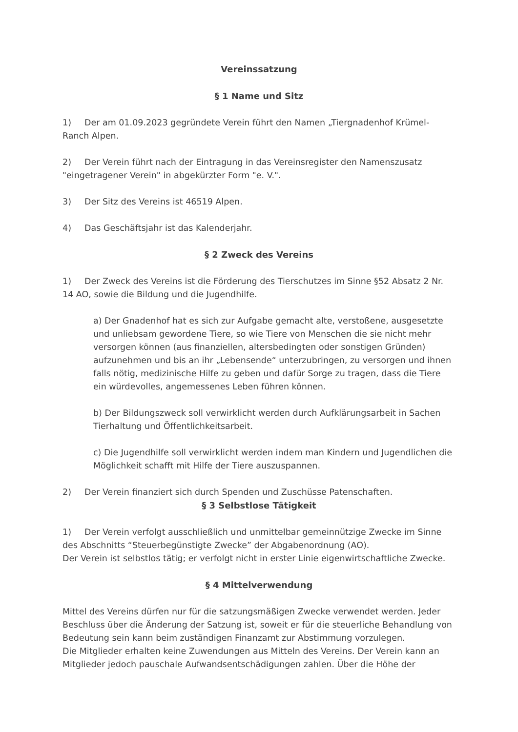Vereinssatzung
§ 1 Name und Sitz
1) Der am 01.09.2023 gegründete Verein führt den Namen „Tiergnadenhof Krümel-Ranch Alpen.
2) Der Verein führt nach der Eintragung in das Vereinsregister den Namenszusatz "eingetragener Verein" in abgekürzter Form "e. V.".
3) Der Sitz des Vereins ist 46519 Alpen.
4) Das Geschäftsjahr ist das Kalenderjahr.
§ 2 Zweck des Vereins
1) Der Zweck des Vereins ist die Förderung des Tierschutzes im Sinne §52 Absatz 2 Nr. 14 AO, sowie die Bildung und die Jugendhilfe.
a) Der Gnadenhof hat es sich zur Aufgabe gemacht alte, verstoßene, ausgesetzte und unliebsam gewordene Tiere, so wie Tiere von Menschen die sie nicht mehr versorgen können (aus finanziellen, altersbedingten oder sonstigen Gründen) aufzunehmen und bis an ihr „Lebensende“ unterzubringen, zu versorgen und ihnen falls nötig, medizinische Hilfe zu geben und dafür Sorge zu tragen, dass die Tiere ein würdevolles, angemessenes Leben führen können.
b) Der Bildungszweck soll verwirklicht werden durch Aufklärungsarbeit in Sachen Tierhaltung und Öffentlichkeitsarbeit.
c) Die Jugendhilfe soll verwirklicht werden indem man Kindern und Jugendlichen die Möglichkeit schafft mit Hilfe der Tiere auszuspannen.
2) Der Verein finanziert sich durch Spenden und Zuschüsse Patenschaften.
§ 3 Selbstlose Tätigkeit
1) Der Verein verfolgt ausschließlich und unmittelbar gemeinnützige Zwecke im Sinne des Abschnitts “Steuerbegünstigte Zwecke” der Abgabenordnung (AO).
Der Verein ist selbstlos tätig; er verfolgt nicht in erster Linie eigenwirtschaftliche Zwecke.
§ 4 Mittelverwendung
Mittel des Vereins dürfen nur für die satzungsmäßigen Zwecke verwendet werden. Jeder Beschluss über die Änderung der Satzung ist, soweit er für die steuerliche Behandlung von Bedeutung sein kann beim zuständigen Finanzamt zur Abstimmung vorzulegen.
Die Mitglieder erhalten keine Zuwendungen aus Mitteln des Vereins. Der Verein kann an Mitglieder jedoch pauschale Aufwandsentschädigungen zahlen. Über die Höhe der